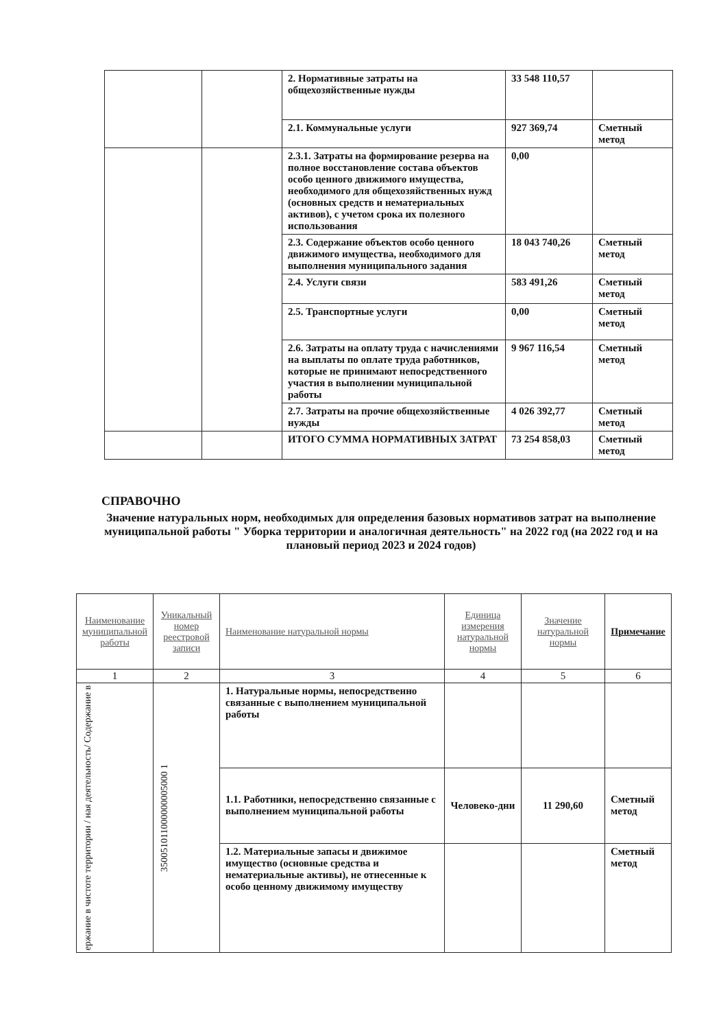| | | 2. Нормативные затраты на общехозяйственные нужды | 33 548 110,57 | |
| | | 2.1. Коммунальные услуги | 927 369,74 | Сметный метод |
| | | 2.3.1. Затраты на формирование резерва на полное восстановление состава объектов особо ценного движимого имущества, необходимого для общехозяйственных нужд (основных средств и нематериальных активов), с учетом срока их полезного использования | 0,00 | |
| | | 2.3. Содержание объектов особо ценного движимого имущества, необходимого для выполнения муниципального задания | 18 043 740,26 | Сметный метод |
| | | 2.4. Услуги связи | 583 491,26 | Сметный метод |
| | | 2.5. Транспортные услуги | 0,00 | Сметный метод |
| | | 2.6. Затраты на оплату труда с начислениями на выплаты по оплате труда работников, которые не принимают непосредственного участия в выполнении муниципальной работы | 9 967 116,54 | Сметный метод |
| | | 2.7. Затраты на прочие общехозяйственные нужды | 4 026 392,77 | Сметный метод |
| | | ИТОГО СУММА НОРМАТИВНЫХ ЗАТРАТ | 73 254 858,03 | Сметный метод |
СПРАВОЧНО
Значение натуральных норм, необходимых для определения базовых нормативов затрат на выполнение муниципальной работы " Уборка территории и аналогичная деятельность" на 2022 год (на 2022 год и на плановый период 2023 и 2024 годов)
| Наименование муниципальной работы | Уникальный номер реестровой записи | Наименование натуральной нормы | Единица измерения натуральной нормы | Значение натуральной нормы | Примечание |
| --- | --- | --- | --- | --- | --- |
| 1 | 2 | 3 | 4 | 5 | 6 |
| ержание в чистоте территории / ная деятельность/ Содержание в | 350051011000000005000 1 | 1. Натуральные нормы, непосредственно связанные с выполнением муниципальной работы | | | |
| | | 1.1. Работники, непосредственно связанные с выполнением муниципальной работы | Человеко-дни | 11 290,60 | Сметный метод |
| | | 1.2. Материальные запасы и движимое имущество (основные средства и нематериальные активы), не отнесенные к особо ценному движимому имуществу | | | Сметный метод |